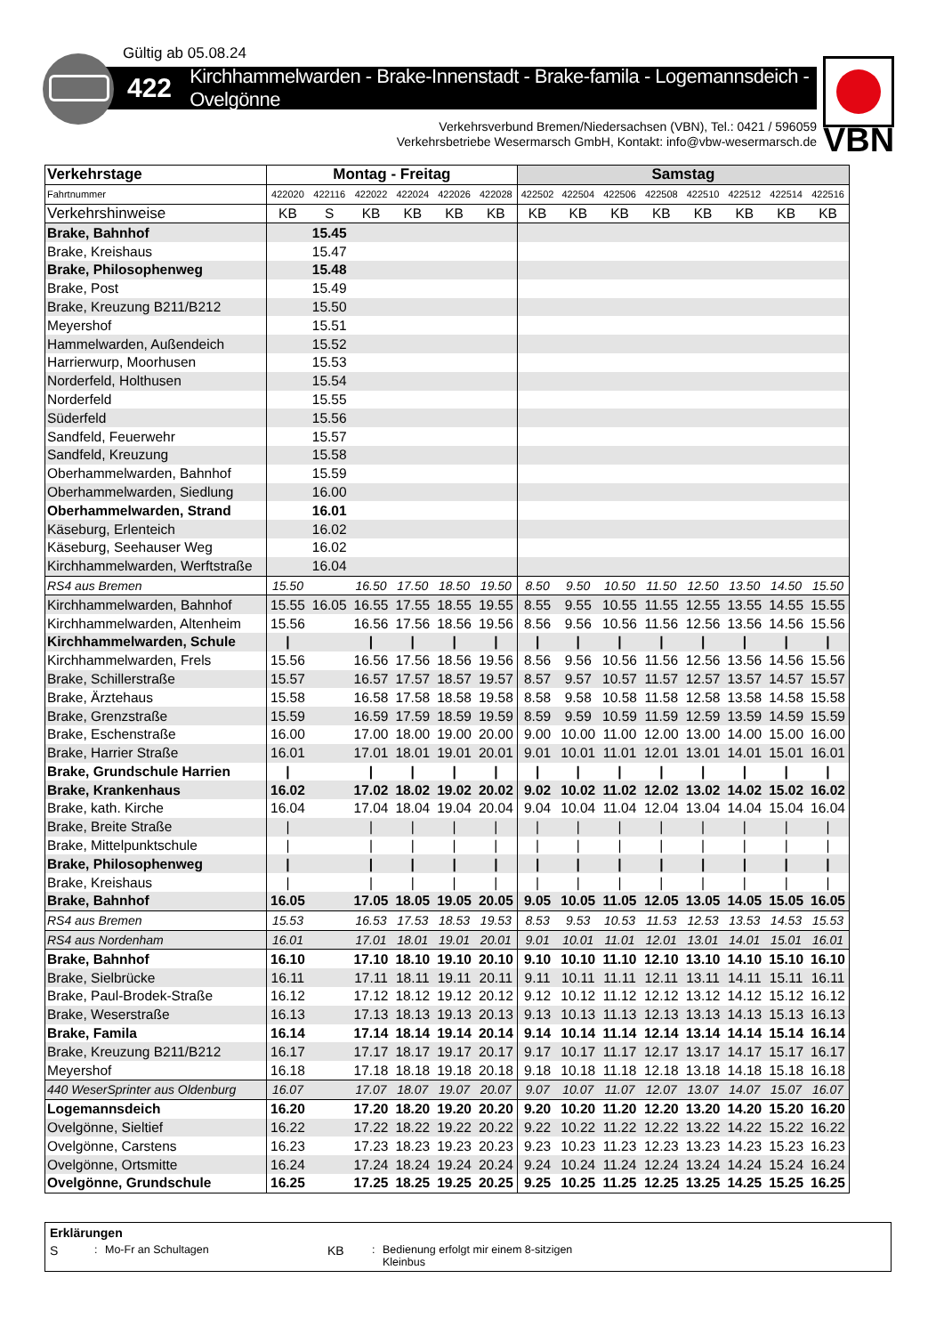Gültig ab 05.08.24
422 Kirchhammelwarden - Brake-Innenstadt - Brake-famila - Logemannsdeich - Ovelgönne
Verkehrsverbund Bremen/Niedersachsen (VBN), Tel.: 0421 / 596059
Verkehrsbetriebe Wesermarsch GmbH, Kontakt: info@vbw-wesermarsch.de
VBN
| Verkehrstage | Montag - Freitag | | | | | | Samstag | | | | | | | |
| --- | --- | --- | --- | --- | --- | --- | --- | --- | --- | --- | --- | --- | --- | --- |
| Fahrtnummer | 422020 | 422116 | 422022 | 422024 | 422026 | 422028 | 422502 | 422504 | 422506 | 422508 | 422510 | 422512 | 422514 | 422516 |
| Verkehrshinweise | KB | S | KB | KB | KB | KB | KB | KB | KB | KB | KB | KB | KB | KB |
| Brake, Bahnhof | | 15.45 | | | | | | | | | | | | |
| Brake, Kreishaus | | 15.47 | | | | | | | | | | | | |
| Brake, Philosophenweg | | 15.48 | | | | | | | | | | | | |
| Brake, Post | | 15.49 | | | | | | | | | | | | |
| Brake, Kreuzung B211/B212 | | 15.50 | | | | | | | | | | | | |
| Meyershof | | 15.51 | | | | | | | | | | | | |
| Hammelwarden, Außendeich | | 15.52 | | | | | | | | | | | | |
| Harrierwurp, Moorhusen | | 15.53 | | | | | | | | | | | | |
| Norderfeld, Holthusen | | 15.54 | | | | | | | | | | | | |
| Norderfeld | | 15.55 | | | | | | | | | | | | |
| Süderfeld | | 15.56 | | | | | | | | | | | | |
| Sandfeld, Feuerwehr | | 15.57 | | | | | | | | | | | | |
| Sandfeld, Kreuzung | | 15.58 | | | | | | | | | | | | |
| Oberhammelwarden, Bahnhof | | 15.59 | | | | | | | | | | | | |
| Oberhammelwarden, Siedlung | | 16.00 | | | | | | | | | | | | |
| Oberhammelwarden, Strand | | 16.01 | | | | | | | | | | | | |
| Käseburg, Erlenteich | | 16.02 | | | | | | | | | | | | |
| Käseburg, Seehauser Weg | | 16.02 | | | | | | | | | | | | |
| Kirchhammelwarden, Werftstraße | | 16.04 | | | | | | | | | | | | |
| RS4 aus Bremen | 15.50 | | 16.50 | 17.50 | 18.50 | 19.50 | 8.50 | 9.50 | 10.50 | 11.50 | 12.50 | 13.50 | 14.50 | 15.50 |
| Kirchhammelwarden, Bahnhof | 15.55 | 16.05 | 16.55 | 17.55 | 18.55 | 19.55 | 8.55 | 9.55 | 10.55 | 11.55 | 12.55 | 13.55 | 14.55 | 15.55 |
| Kirchhammelwarden, Altenheim | 15.56 | | 16.56 | 17.56 | 18.56 | 19.56 | 8.56 | 9.56 | 10.56 | 11.56 | 12.56 | 13.56 | 14.56 | 15.56 |
| Kirchhammelwarden, Schule | / | | / | / | / | / | / | / | / | / | / | / | / | / |
| Kirchhammelwarden, Frels | 15.56 | | 16.56 | 17.56 | 18.56 | 19.56 | 8.56 | 9.56 | 10.56 | 11.56 | 12.56 | 13.56 | 14.56 | 15.56 |
| Brake, Schillerstraße | 15.57 | | 16.57 | 17.57 | 18.57 | 19.57 | 8.57 | 9.57 | 10.57 | 11.57 | 12.57 | 13.57 | 14.57 | 15.57 |
| Brake, Ärztehaus | 15.58 | | 16.58 | 17.58 | 18.58 | 19.58 | 8.58 | 9.58 | 10.58 | 11.58 | 12.58 | 13.58 | 14.58 | 15.58 |
| Brake, Grenzstraße | 15.59 | | 16.59 | 17.59 | 18.59 | 19.59 | 8.59 | 9.59 | 10.59 | 11.59 | 12.59 | 13.59 | 14.59 | 15.59 |
| Brake, Eschenstraße | 16.00 | | 17.00 | 18.00 | 19.00 | 20.00 | 9.00 | 10.00 | 11.00 | 12.00 | 13.00 | 14.00 | 15.00 | 16.00 |
| Brake, Harrier Straße | 16.01 | | 17.01 | 18.01 | 19.01 | 20.01 | 9.01 | 10.01 | 11.01 | 12.01 | 13.01 | 14.01 | 15.01 | 16.01 |
| Brake, Grundschule Harrien | / | | / | / | / | / | / | / | / | / | / | / | / | / |
| Brake, Krankenhaus | 16.02 | | 17.02 | 18.02 | 19.02 | 20.02 | 9.02 | 10.02 | 11.02 | 12.02 | 13.02 | 14.02 | 15.02 | 16.02 |
| Brake, kath. Kirche | 16.04 | | 17.04 | 18.04 | 19.04 | 20.04 | 9.04 | 10.04 | 11.04 | 12.04 | 13.04 | 14.04 | 15.04 | 16.04 |
| Brake, Breite Straße | / | | / | / | / | / | / | / | / | / | / | / | / | / |
| Brake, Mittelpunktschule | / | | / | / | / | / | / | / | / | / | / | / | / | / |
| Brake, Philosophenweg | / | | / | / | / | / | / | / | / | / | / | / | / | / |
| Brake, Kreishaus | / | | / | / | / | / | / | / | / | / | / | / | / | / |
| Brake, Bahnhof | 16.05 | | 17.05 | 18.05 | 19.05 | 20.05 | 9.05 | 10.05 | 11.05 | 12.05 | 13.05 | 14.05 | 15.05 | 16.05 |
| RS4 aus Bremen | 15.53 | | 16.53 | 17.53 | 18.53 | 19.53 | 8.53 | 9.53 | 10.53 | 11.53 | 12.53 | 13.53 | 14.53 | 15.53 |
| RS4 aus Nordenham | 16.01 | | 17.01 | 18.01 | 19.01 | 20.01 | 9.01 | 10.01 | 11.01 | 12.01 | 13.01 | 14.01 | 15.01 | 16.01 |
| Brake, Bahnhof | 16.10 | | 17.10 | 18.10 | 19.10 | 20.10 | 9.10 | 10.10 | 11.10 | 12.10 | 13.10 | 14.10 | 15.10 | 16.10 |
| Brake, Sielbrücke | 16.11 | | 17.11 | 18.11 | 19.11 | 20.11 | 9.11 | 10.11 | 11.11 | 12.11 | 13.11 | 14.11 | 15.11 | 16.11 |
| Brake, Paul-Brodek-Straße | 16.12 | | 17.12 | 18.12 | 19.12 | 20.12 | 9.12 | 10.12 | 11.12 | 12.12 | 13.12 | 14.12 | 15.12 | 16.12 |
| Brake, Weserstraße | 16.13 | | 17.13 | 18.13 | 19.13 | 20.13 | 9.13 | 10.13 | 11.13 | 12.13 | 13.13 | 14.13 | 15.13 | 16.13 |
| Brake, Famila | 16.14 | | 17.14 | 18.14 | 19.14 | 20.14 | 9.14 | 10.14 | 11.14 | 12.14 | 13.14 | 14.14 | 15.14 | 16.14 |
| Brake, Kreuzung B211/B212 | 16.17 | | 17.17 | 18.17 | 19.17 | 20.17 | 9.17 | 10.17 | 11.17 | 12.17 | 13.17 | 14.17 | 15.17 | 16.17 |
| Meyershof | 16.18 | | 17.18 | 18.18 | 19.18 | 20.18 | 9.18 | 10.18 | 11.18 | 12.18 | 13.18 | 14.18 | 15.18 | 16.18 |
| 440 WeserSprinter aus Oldenburg | 16.07 | | 17.07 | 18.07 | 19.07 | 20.07 | 9.07 | 10.07 | 11.07 | 12.07 | 13.07 | 14.07 | 15.07 | 16.07 |
| Logemannsdeich | 16.20 | | 17.20 | 18.20 | 19.20 | 20.20 | 9.20 | 10.20 | 11.20 | 12.20 | 13.20 | 14.20 | 15.20 | 16.20 |
| Ovelgönne, Sieltief | 16.22 | | 17.22 | 18.22 | 19.22 | 20.22 | 9.22 | 10.22 | 11.22 | 12.22 | 13.22 | 14.22 | 15.22 | 16.22 |
| Ovelgönne, Carstens | 16.23 | | 17.23 | 18.23 | 19.23 | 20.23 | 9.23 | 10.23 | 11.23 | 12.23 | 13.23 | 14.23 | 15.23 | 16.23 |
| Ovelgönne, Ortsmitte | 16.24 | | 17.24 | 18.24 | 19.24 | 20.24 | 9.24 | 10.24 | 11.24 | 12.24 | 13.24 | 14.24 | 15.24 | 16.24 |
| Ovelgönne, Grundschule | 16.25 | | 17.25 | 18.25 | 19.25 | 20.25 | 9.25 | 10.25 | 11.25 | 12.25 | 13.25 | 14.25 | 15.25 | 16.25 |
Erklärungen
S: Mo-Fr an Schultagen KB: Bedienung erfolgt mir einem 8-sitzigen
Kleinbus